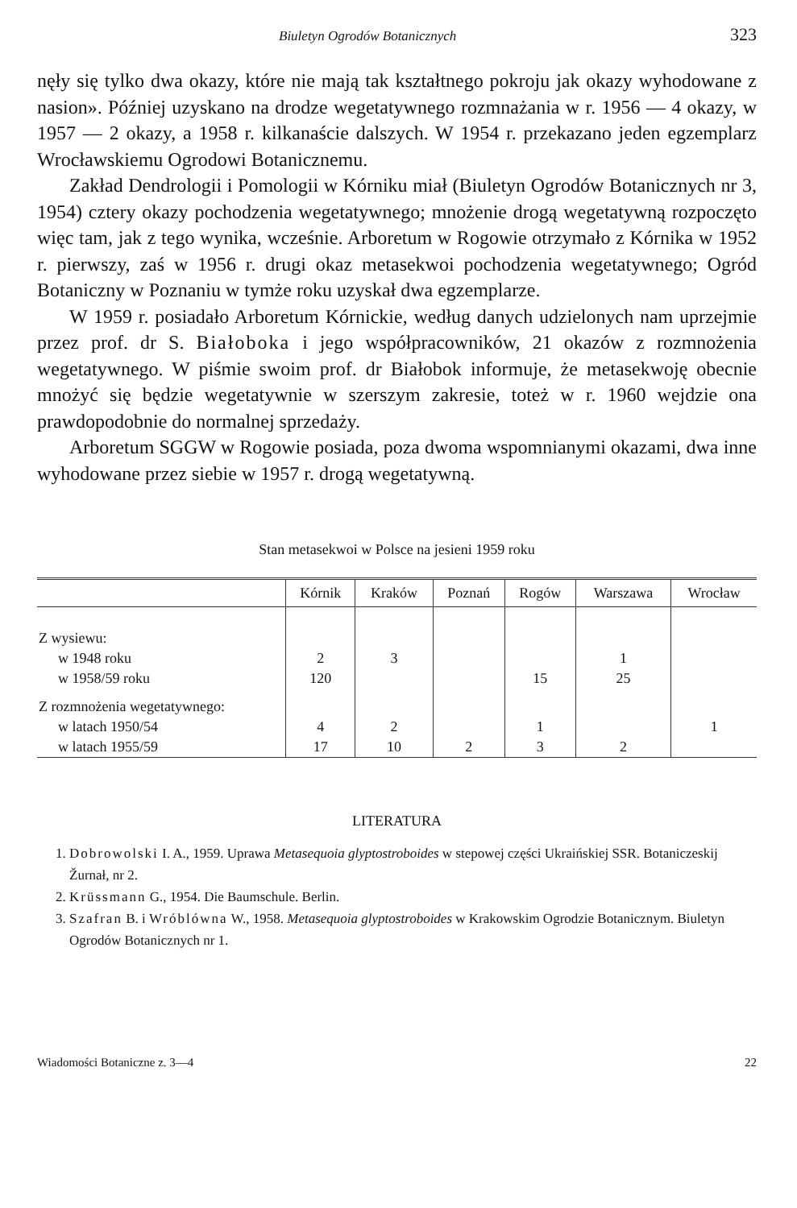Biuletyn Ogrodów Botanicznych 323
nęły się tylko dwa okazy, które nie mają tak kształtnego pokroju jak okazy wyhodowane z nasion». Później uzyskano na drodze wegetatywnego rozmnażania w r. 1956 — 4 okazy, w 1957 — 2 okazy, a 1958 r. kilkanaście dalszych. W 1954 r. przekazano jeden egzemplarz Wrocławskiemu Ogrodowi Botanicznemu.
Zakład Dendrologii i Pomologii w Kórniku miał (Biuletyn Ogrodów Botanicznych nr 3, 1954) cztery okazy pochodzenia wegetatywnego; mnożenie drogą wegetatywną rozpoczęto więc tam, jak z tego wynika, wcześnie. Arboretum w Rogowie otrzymało z Kórnika w 1952 r. pierwszy, zaś w 1956 r. drugi okaz metasekwoi pochodzenia wegetatywnego; Ogród Botaniczny w Poznaniu w tymże roku uzyskał dwa egzemplarze.
W 1959 r. posiadało Arboretum Kórnickie, według danych udzielonych nam uprzejmie przez prof. dr S. Białoboka i jego współpracowników, 21 okazów z rozmnożenia wegetatywnego. W piśmie swoim prof. dr Białobok informuje, że metasekwoję obecnie mnożyć się będzie wegetatywnie w szerszym zakresie, toteż w r. 1960 wejdzie ona prawdopodobnie do normalnej sprzedaży.
Arboretum SGGW w Rogowie posiada, poza dwoma wspomnianymi okazami, dwa inne wyhodowane przez siebie w 1957 r. drogą wegetatywną.
Stan metasekwoi w Polsce na jesieni 1959 roku
| | Kórnik | Kraków | Poznań | Rogów | Warszawa | Wrocław |
| --- | --- | --- | --- | --- | --- | --- |
| Z wysiewu: | | | | | | |
| w 1948 roku | 2 | 3 | | | 1 | |
| w 1958/59 roku | 120 | | | 15 | 25 | |
| Z rozmnożenia wegetatywnego: | | | | | | |
| w latach 1950/54 | 4 | 2 | | 1 | | 1 |
| w latach 1955/59 | 17 | 10 | 2 | 3 | 2 | |
LITERATURA
1. Dobrowolski I. A., 1959. Uprawa Metasequoia glyptostroboides w stepowej części Ukraińskiej SSR. Botaniczeskij Žurnał, nr 2.
2. Krüssmann G., 1954. Die Baumschule. Berlin.
3. Szafran B. i Wróblówna W., 1958. Metasequoia glyptostroboides w Krakowskim Ogrodzie Botanicznym. Biuletyn Ogrodów Botanicznych nr 1.
Wiadomości Botaniczne z. 3—4 22